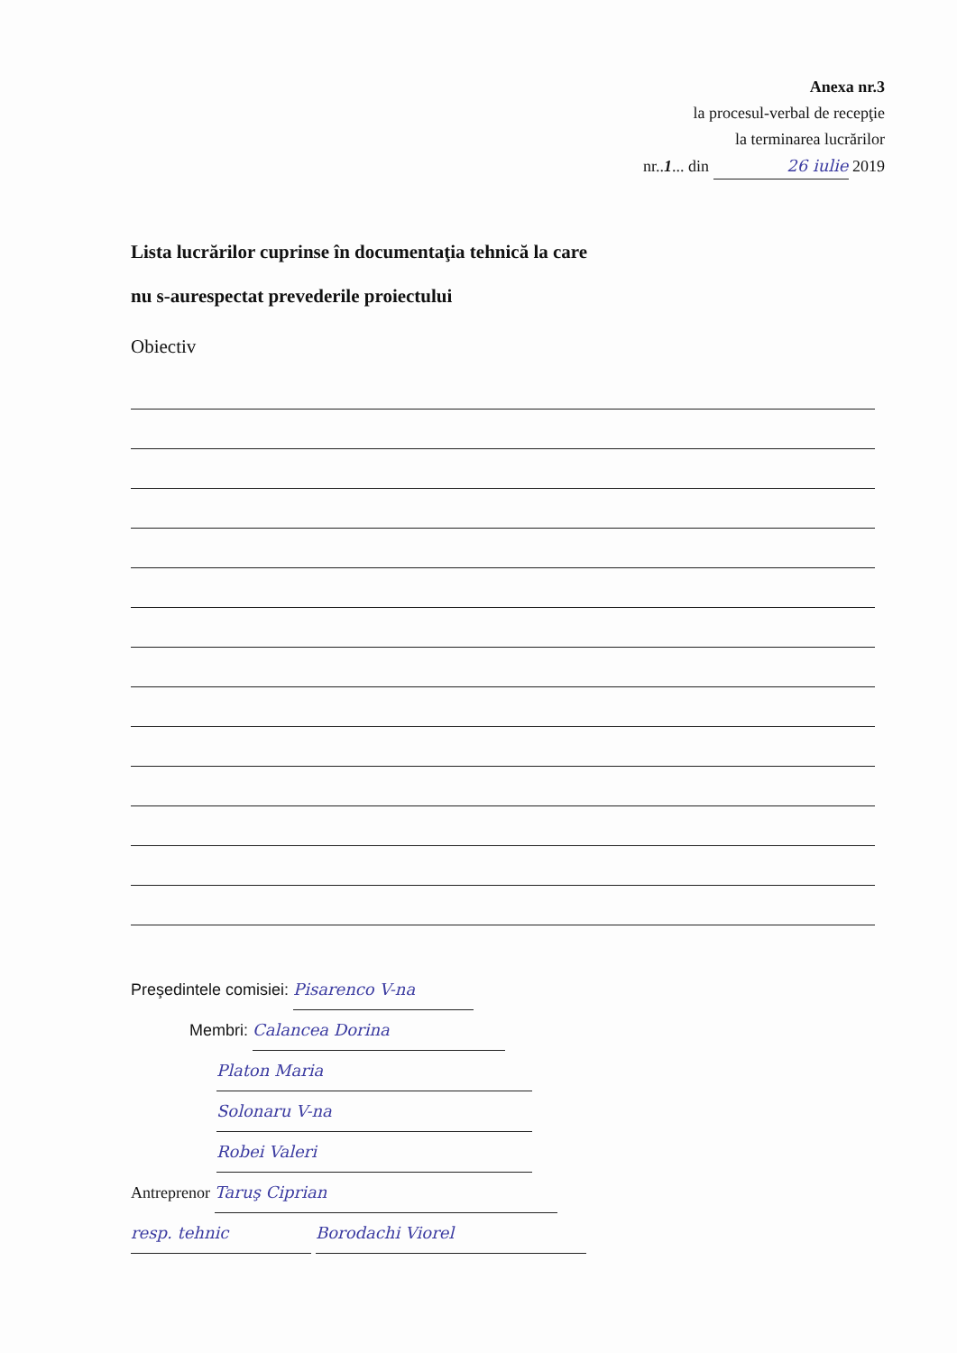Anexa nr.3
la procesul-verbal de recepţie
la terminarea lucrărilor
nr..1... din 26 iulie 2019
Lista lucrărilor cuprinse în documentaţia tehnică la care
nu s-aurespectat prevederile proiectului
Obiectiv
Preşedintele comisiei: Pisarenco V-na
Membri: Calancea Dorina
Platon Maria
Solonaru V-na
Robei Valeri
Antreprenor Taruş Ciprian
resp. tehnic Borodachi Viorel